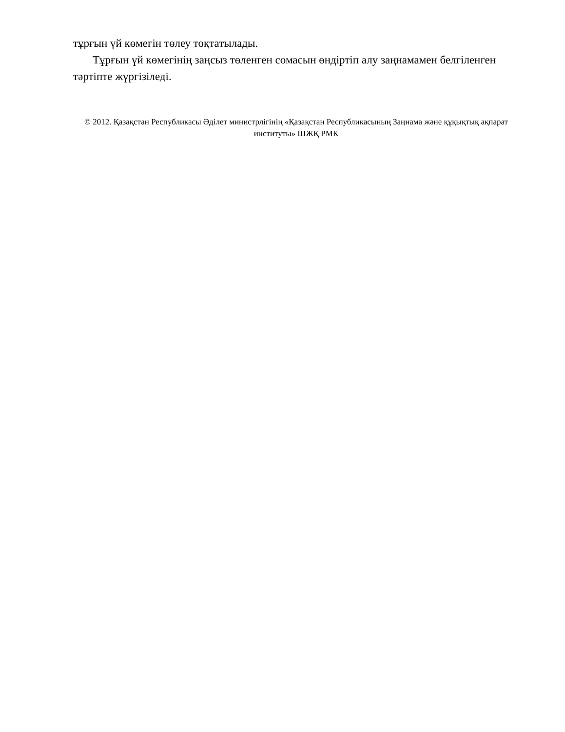тұрғын үй көмегін төлеу тоқтатылады.
Тұрғын үй көмегінің заңсыз төленген сомасын өндіртіп алу заңнамамен белгіленген тәртіпте жүргізіледі.
© 2012. Қазақстан Республикасы Әділет министрлігінің «Қазақстан Республикасының Заңнама және құқықтық ақпарат институты» ШЖҚ РМК